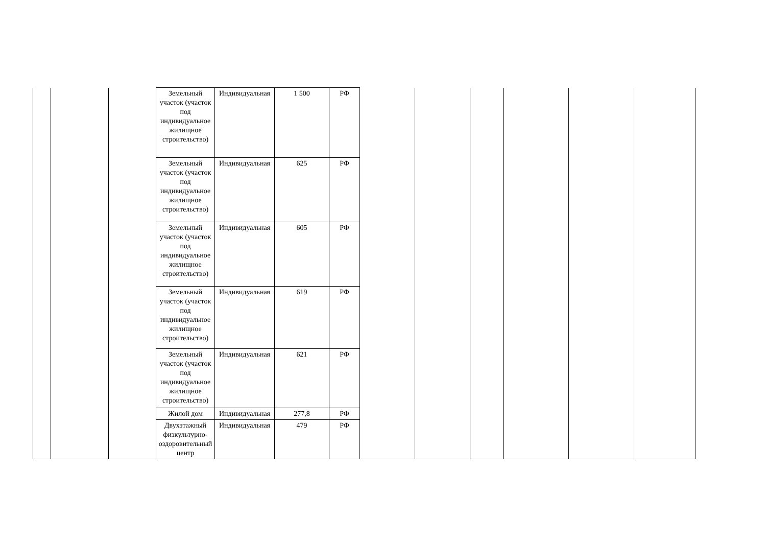| | | | Земельный участок (участок под индивидуальное жилищное строительство) | Индивидуальная | 1 500 | РФ | | | | | | |
| | | | Земельный участок (участок под индивидуальное жилищное строительство) | Индивидуальная | 625 | РФ | | | | | | |
| | | | Земельный участок (участок под индивидуальное жилищное строительство) | Индивидуальная | 605 | РФ | | | | | | |
| | | | Земельный участок (участок под индивидуальное жилищное строительство) | Индивидуальная | 619 | РФ | | | | | | |
| | | | Земельный участок (участок под индивидуальное жилищное строительство) | Индивидуальная | 621 | РФ | | | | | | |
| | | | Жилой дом | Индивидуальная | 277,8 | РФ | | | | | | |
| | | | Двухэтажный физкультурно-оздоровительный центр | Индивидуальная | 479 | РФ | | | | | | |